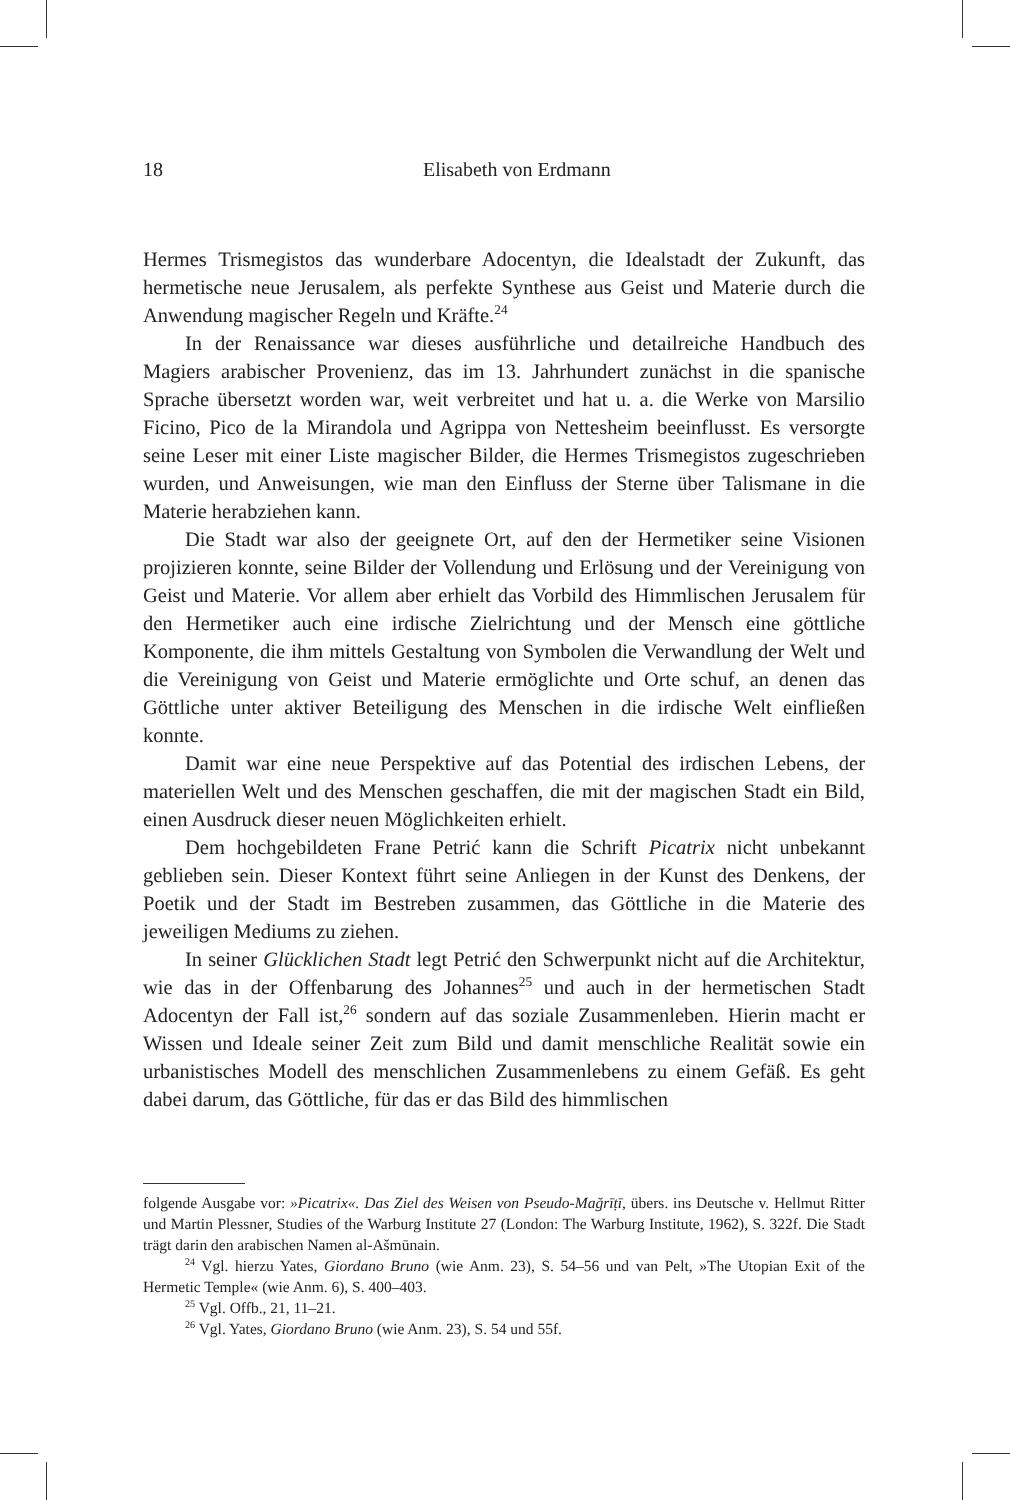18 Elisabeth von Erdmann
Hermes Trismegistos das wunderbare Adocentyn, die Idealstadt der Zukunft, das hermetische neue Jerusalem, als perfekte Synthese aus Geist und Materie durch die Anwendung magischer Regeln und Kräfte.<sup>24</sup>
In der Renaissance war dieses ausführliche und detailreiche Handbuch des Magiers arabischer Provenienz, das im 13. Jahrhundert zunächst in die spanische Sprache übersetzt worden war, weit verbreitet und hat u. a. die Werke von Marsilio Ficino, Pico de la Mirandola und Agrippa von Nettesheim beeinflusst. Es versorgte seine Leser mit einer Liste magischer Bilder, die Hermes Trismegistos zugeschrieben wurden, und Anweisungen, wie man den Einfluss der Sterne über Talismane in die Materie herabziehen kann.
Die Stadt war also der geeignete Ort, auf den der Hermetiker seine Visionen projizieren konnte, seine Bilder der Vollendung und Erlösung und der Vereinigung von Geist und Materie. Vor allem aber erhielt das Vorbild des Himmlischen Jerusalem für den Hermetiker auch eine irdische Zielrichtung und der Mensch eine göttliche Komponente, die ihm mittels Gestaltung von Symbolen die Verwandlung der Welt und die Vereinigung von Geist und Materie ermöglichte und Orte schuf, an denen das Göttliche unter aktiver Beteiligung des Menschen in die irdische Welt einfließen konnte.
Damit war eine neue Perspektive auf das Potential des irdischen Lebens, der materiellen Welt und des Menschen geschaffen, die mit der magischen Stadt ein Bild, einen Ausdruck dieser neuen Möglichkeiten erhielt.
Dem hochgebildeten Frane Petrić kann die Schrift Picatrix nicht unbekannt geblieben sein. Dieser Kontext führt seine Anliegen in der Kunst des Denkens, der Poetik und der Stadt im Bestreben zusammen, das Göttliche in die Materie des jeweiligen Mediums zu ziehen.
In seiner Glücklichen Stadt legt Petrić den Schwerpunkt nicht auf die Architektur, wie das in der Offenbarung des Johannes<sup>25</sup> und auch in der hermetischen Stadt Adocentyn der Fall ist,<sup>26</sup> sondern auf das soziale Zusammenleben. Hierin macht er Wissen und Ideale seiner Zeit zum Bild und damit menschliche Realität sowie ein urbanistisches Modell des menschlichen Zusammenlebens zu einem Gefäß. Es geht dabei darum, das Göttliche, für das er das Bild des himmlischen
folgende Ausgabe vor: »Picatrix«. Das Ziel des Weisen von Pseudo-Mağrīṭī, übers. ins Deutsche v. Hellmut Ritter und Martin Plessner, Studies of the Warburg Institute 27 (London: The Warburg Institute, 1962), S. 322f. Die Stadt trägt darin den arabischen Namen al-Ašmūnain.
<sup>24</sup> Vgl. hierzu Yates, Giordano Bruno (wie Anm. 23), S. 54–56 und van Pelt, »The Utopian Exit of the Hermetic Temple« (wie Anm. 6), S. 400–403.
<sup>25</sup> Vgl. Offb., 21, 11–21.
<sup>26</sup> Vgl. Yates, Giordano Bruno (wie Anm. 23), S. 54 und 55f.